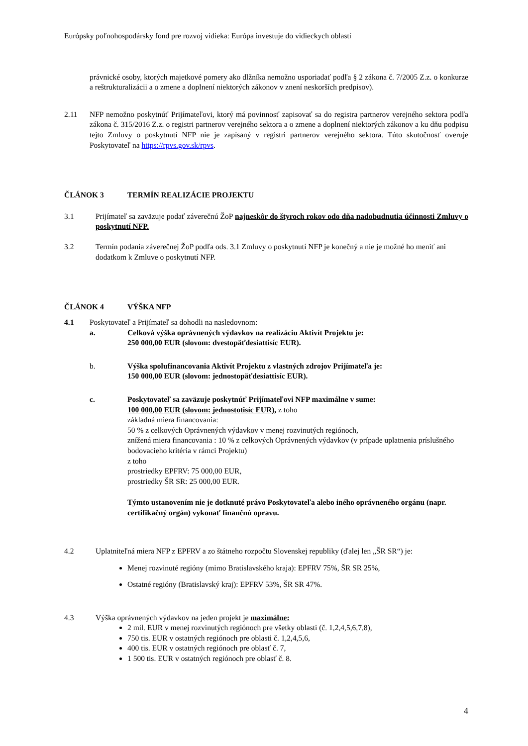Európsky poľnohospodársky fond pre rozvoj vidieka: Európa investuje do vidieckych oblastí
právnické osoby, ktorých majetkové pomery ako dlžníka nemožno usporiadať podľa § 2 zákona č. 7/2005 Z.z. o konkurze a reštrukturalizácii a o zmene a doplnení niektorých zákonov v znení neskorších predpisov).
2.11 NFP nemožno poskytnúť Prijímateľovi, ktorý má povinnosť zapisovať sa do registra partnerov verejného sektora podľa zákona č. 315/2016 Z.z. o registri partnerov verejného sektora a o zmene a doplnení niektorých zákonov a ku dňu podpisu tejto Zmluvy o poskytnutí NFP nie je zapísaný v registri partnerov verejného sektora. Túto skutočnosť overuje Poskytovateľ na https://rpvs.gov.sk/rpvs.
ČLÁNOK 3 TERMÍN REALIZÁCIE PROJEKTU
3.1 Prijímateľ sa zaväzuje podať záverečnú ŽoP najneskôr do štyroch rokov odo dňa nadobudnutia účinnosti Zmluvy o poskytnutí NFP.
3.2 Termín podania záverečnej ŽoP podľa ods. 3.1 Zmluvy o poskytnutí NFP je konečný a nie je možné ho meniť ani dodatkom k Zmluve o poskytnutí NFP.
ČLÁNOK 4 VÝŠKA NFP
4.1 Poskytovateľ a Prijímateľ sa dohodli na nasledovnom:
a. Celková výška oprávnených výdavkov na realizáciu Aktivít Projektu je:
250 000,00 EUR (slovom: dvestopäťdesiattisíc EUR).
b. Výška spolufinancovania Aktivít Projektu z vlastných zdrojov Prijímateľa je:
150 000,00 EUR (slovom: jednostopäťdesiattisíc EUR).
c. Poskytovateľ sa zaväzuje poskytnúť Prijímateľovi NFP maximálne v sume:
100 000,00 EUR (slovom: jednostotisíc EUR), z toho
základná miera financovania:
50 % z celkových Oprávnených výdavkov v menej rozvinutých regiónoch,
znížená miera financovania : 10 % z celkových Oprávnených výdavkov (v prípade uplatnenia príslušného bodovacieho kritéria v rámci Projektu)
z toho
prostriedky EPFRV: 75 000,00 EUR,
prostriedky ŠR SR: 25 000,00 EUR.
Týmto ustanovením nie je dotknuté právo Poskytovateľa alebo iného oprávneného orgánu (napr. certifikačný orgán) vykonať finančnú opravu.
4.2 Uplatniteľná miera NFP z EPFRV a zo štátneho rozpočtu Slovenskej republiky (ďalej len „ŠR SR“) je:
Menej rozvinuté regióny (mimo Bratislavského kraja): EPFRV 75%, ŠR SR 25%,
Ostatné regióny (Bratislavský kraj): EPFRV 53%, ŠR SR 47%.
4.3 Výška oprávnených výdavkov na jeden projekt je maximálne:
2 mil. EUR v menej rozvinutých regiónoch pre všetky oblasti (č. 1,2,4,5,6,7,8),
750 tis. EUR v ostatných regiónoch pre oblasti č. 1,2,4,5,6,
400 tis. EUR v ostatných regiónoch pre oblasť č. 7,
1 500 tis. EUR v ostatných regiónoch pre oblasť č. 8.
4